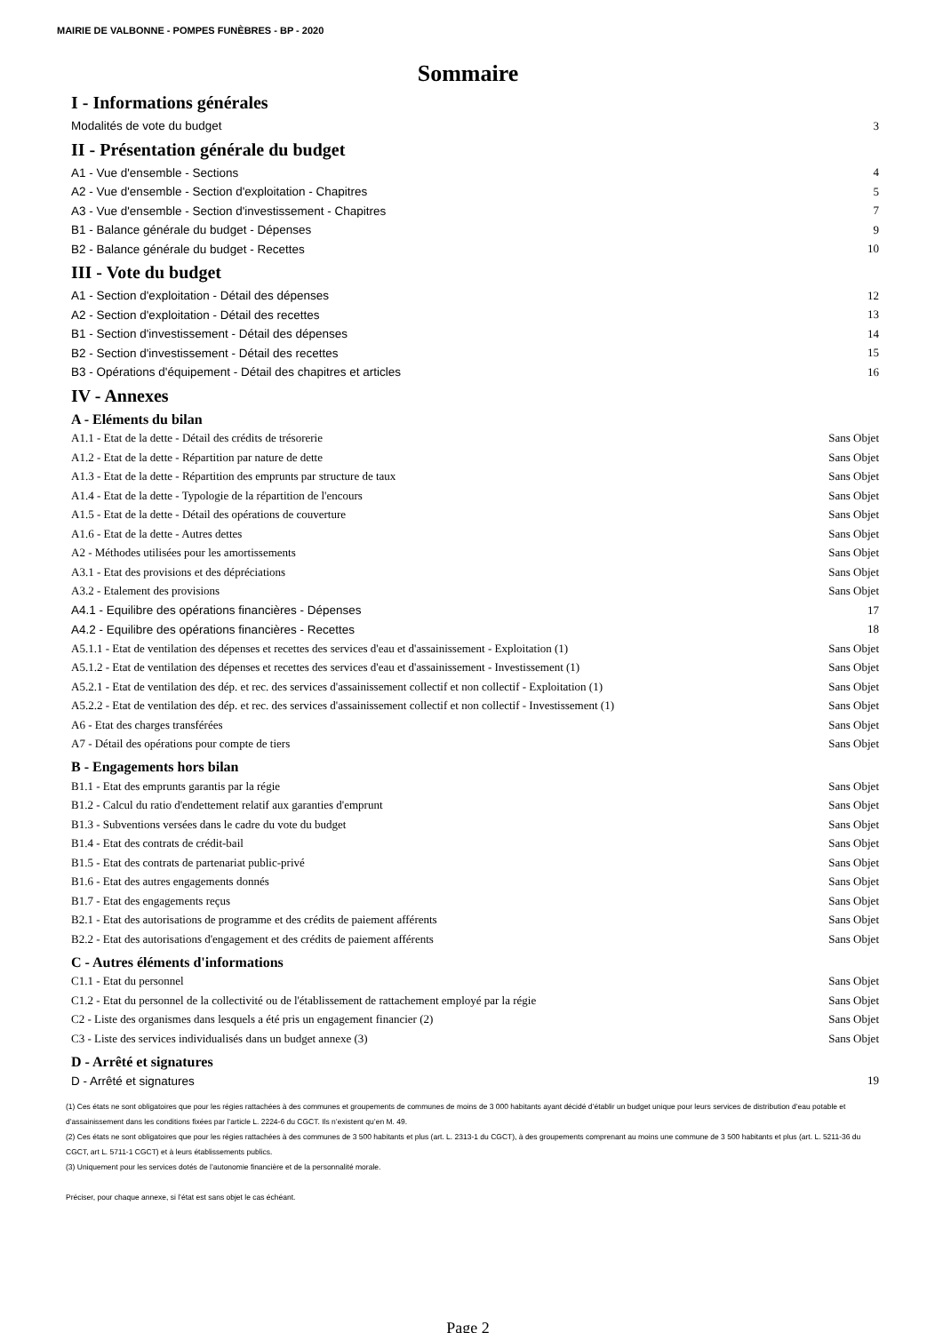MAIRIE DE VALBONNE - POMPES FUNÈBRES - BP - 2020
Sommaire
I - Informations générales
Modalités de vote du budget 3
II - Présentation générale du budget
A1 - Vue d'ensemble - Sections 4
A2 - Vue d'ensemble - Section d'exploitation - Chapitres 5
A3 - Vue d'ensemble - Section d'investissement - Chapitres 7
B1 - Balance générale du budget - Dépenses 9
B2 - Balance générale du budget - Recettes 10
III - Vote du budget
A1 - Section d'exploitation - Détail des dépenses 12
A2 - Section d'exploitation - Détail des recettes 13
B1 - Section d'investissement - Détail des dépenses 14
B2 - Section d'investissement - Détail des recettes 15
B3 - Opérations d'équipement - Détail des chapitres et articles 16
IV - Annexes
A - Eléments du bilan
A1.1 - Etat de la dette - Détail des crédits de trésorerie Sans Objet
A1.2 - Etat de la dette - Répartition par nature de dette Sans Objet
A1.3 - Etat de la dette - Répartition des emprunts par structure de taux Sans Objet
A1.4 - Etat de la dette - Typologie de la répartition de l'encours Sans Objet
A1.5 - Etat de la dette - Détail des opérations de couverture Sans Objet
A1.6 - Etat de la dette - Autres dettes Sans Objet
A2 - Méthodes utilisées pour les amortissements Sans Objet
A3.1 - Etat des provisions et des dépréciations Sans Objet
A3.2 - Etalement des provisions Sans Objet
A4.1 - Equilibre des opérations financières - Dépenses 17
A4.2 - Equilibre des opérations financières - Recettes 18
A5.1.1 - Etat de ventilation des dépenses et recettes des services d'eau et d'assainissement - Exploitation (1) Sans Objet
A5.1.2 - Etat de ventilation des dépenses et recettes des services d'eau et d'assainissement - Investissement (1) Sans Objet
A5.2.1 - Etat de ventilation des dép. et rec. des services d'assainissement collectif et non collectif - Exploitation (1) Sans Objet
A5.2.2 - Etat de ventilation des dép. et rec. des services d'assainissement collectif et non collectif - Investissement (1) Sans Objet
A6 - Etat des charges transférées Sans Objet
A7 - Détail des opérations pour compte de tiers Sans Objet
B - Engagements hors bilan
B1.1 - Etat des emprunts garantis par la régie Sans Objet
B1.2 - Calcul du ratio d'endettement relatif aux garanties d'emprunt Sans Objet
B1.3 - Subventions versées dans le cadre du vote du budget Sans Objet
B1.4 - Etat des contrats de crédit-bail Sans Objet
B1.5 - Etat des contrats de partenariat public-privé Sans Objet
B1.6 - Etat des autres engagements donnés Sans Objet
B1.7 - Etat des engagements reçus Sans Objet
B2.1 - Etat des autorisations de programme et des crédits de paiement afférents Sans Objet
B2.2 - Etat des autorisations d'engagement et des crédits de paiement afférents Sans Objet
C - Autres éléments d'informations
C1.1 - Etat du personnel Sans Objet
C1.2 - Etat du personnel de la collectivité ou de l'établissement de rattachement employé par la régie Sans Objet
C2 - Liste des organismes dans lesquels a été pris un engagement financier (2) Sans Objet
C3 - Liste des services individualisés dans un budget annexe (3) Sans Objet
D - Arrêté et signatures
D - Arrêté et signatures 19
(1) Ces états ne sont obligatoires que pour les régies rattachées à des communes et groupements de communes de moins de 3 000 habitants ayant décidé d’établir un budget unique pour leurs services de distribution d’eau potable et d’assainissement dans les conditions fixées par l’article L. 2224-6 du CGCT. Ils n’existent qu’en M. 49.
(2) Ces états ne sont obligatoires que pour les régies rattachées à des communes de 3 500 habitants et plus (art. L. 2313-1 du CGCT), à des groupements comprenant au moins une commune de 3 500 habitants et plus (art. L. 5211-36 du CGCT, art L. 5711-1 CGCT) et à leurs établissements publics.
(3) Uniquement pour les services dotés de l’autonomie financière et de la personnalité morale.
Préciser, pour chaque annexe, si l’état est sans objet le cas échéant.
Page 2